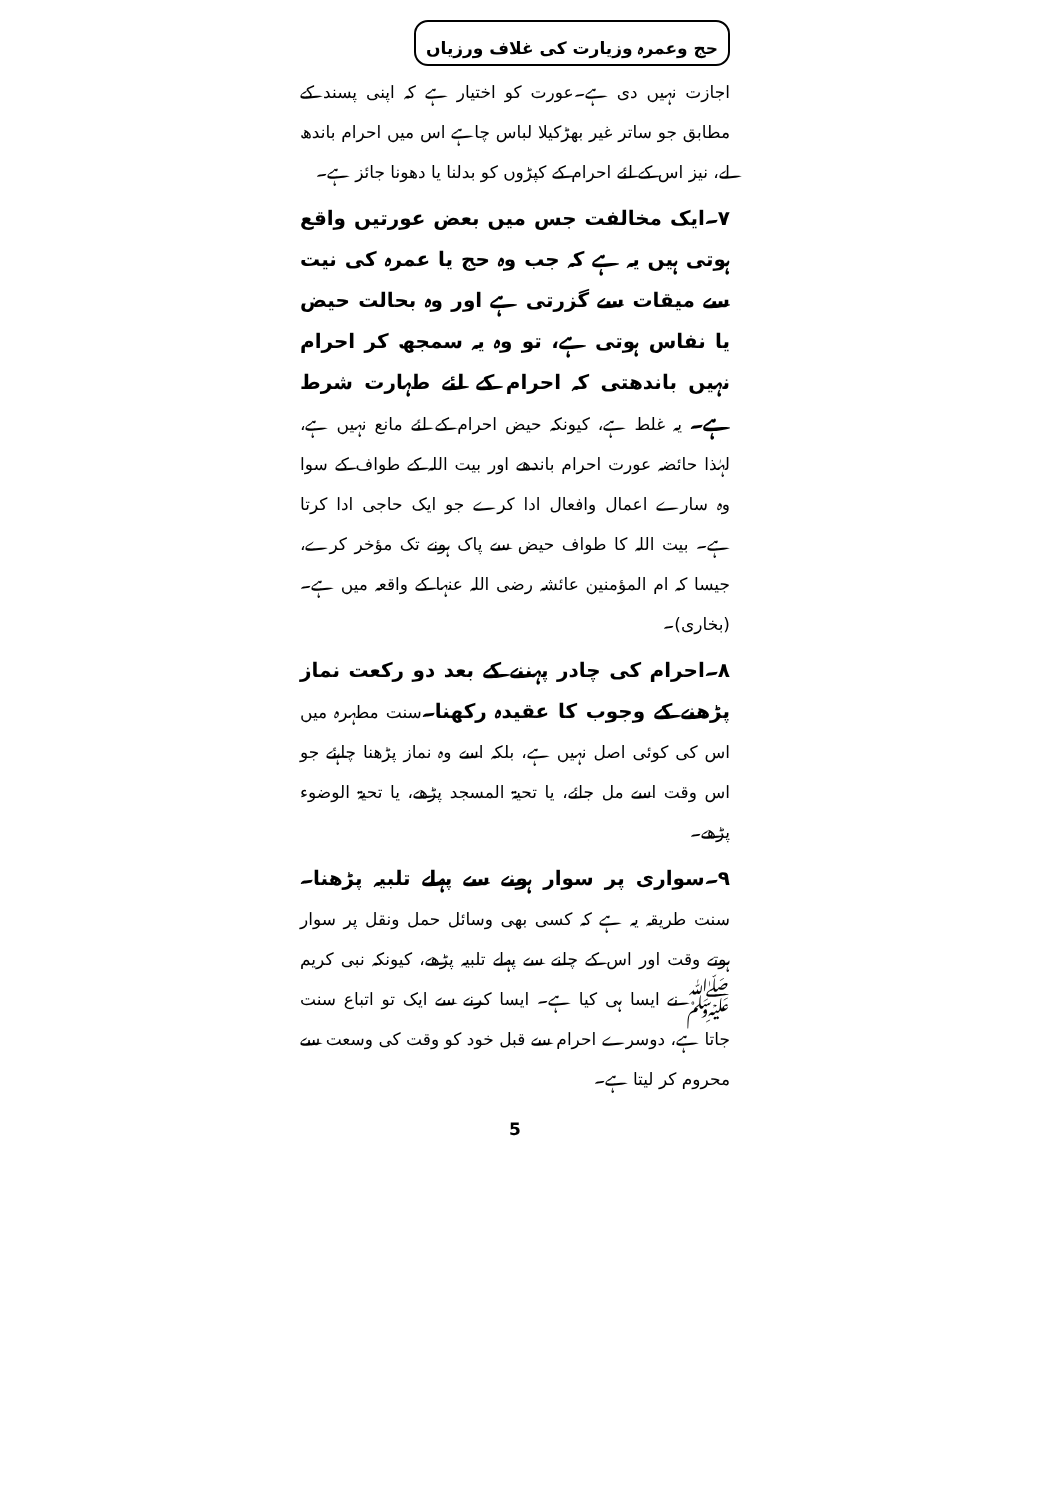حج وعمرہ وزیارت کی غلاف ورزیاں
اجازت نہیں دی ہے۔عورت کو اختیار ہے کہ اپنی پسند کے مطابق جو ساتر غیر بھڑکیلا لباس چاہے اس میں احرام باندھ لے، نیز اس کے لئے احرام کے کپڑوں کو بدلنا یا دھونا جائز ہے۔
۷۔ایک مخالفت جس میں بعض عورتیں واقع ہوتی ہیں یہ ہے کہ جب وہ حج یا عمرہ کی نیت سے میقات سے گزرتی ہے اور وہ بحالت حیض یا نفاس ہوتی ہے، تو وہ یہ سمجھ کر احرام نہیں باندھتی کہ احرام کے لئے طہارت شرط ہے۔ یہ غلط ہے، کیونکہ حیض احرام کے لئے مانع نہیں ہے، لہٰذا حائضہ عورت احرام باندھے اور بیت اللہ کے طواف کے سوا وہ سارے اعمال وافعال ادا کرے جو ایک حاجی ادا کرتا ہے۔ بیت اللہ کا طواف حیض سے پاک ہونے تک مؤخر کرے، جیسا کہ ام المؤمنین عائشہ رضی اللہ عنہا کے واقعہ میں ہے۔(بخاری)۔
۸۔احرام کی چادر پہننے کے بعد دو رکعت نماز پڑھنے کے وجوب کا عقیدہ رکھنا۔سنت مطہرہ میں اس کی کوئی اصل نہیں ہے، بلکہ اسے وہ نماز پڑھنا چاہئے جو اس وقت اسے مل جائے، یا تحیۃ المسجد پڑھے، یا تحیۃ الوضوء پڑھے۔
۹۔سواری پر سوار ہونے سے پہلے تلبیہ پڑھنا۔سنت طریقہ یہ ہے کہ کسی بھی وسائل حمل ونقل پر سوار ہوتے وقت اور اس کے چلنے سے پہلے تلبیہ پڑھے، کیونکہ نبی کریم ﷺ نے ایسا ہی کیا ہے۔ ایسا کرنے سے ایک تو اتباع سنت جاتا ہے، دوسرے احرام سے قبل خود کو وقت کی وسعت سے محروم کر لیتا ہے۔
5